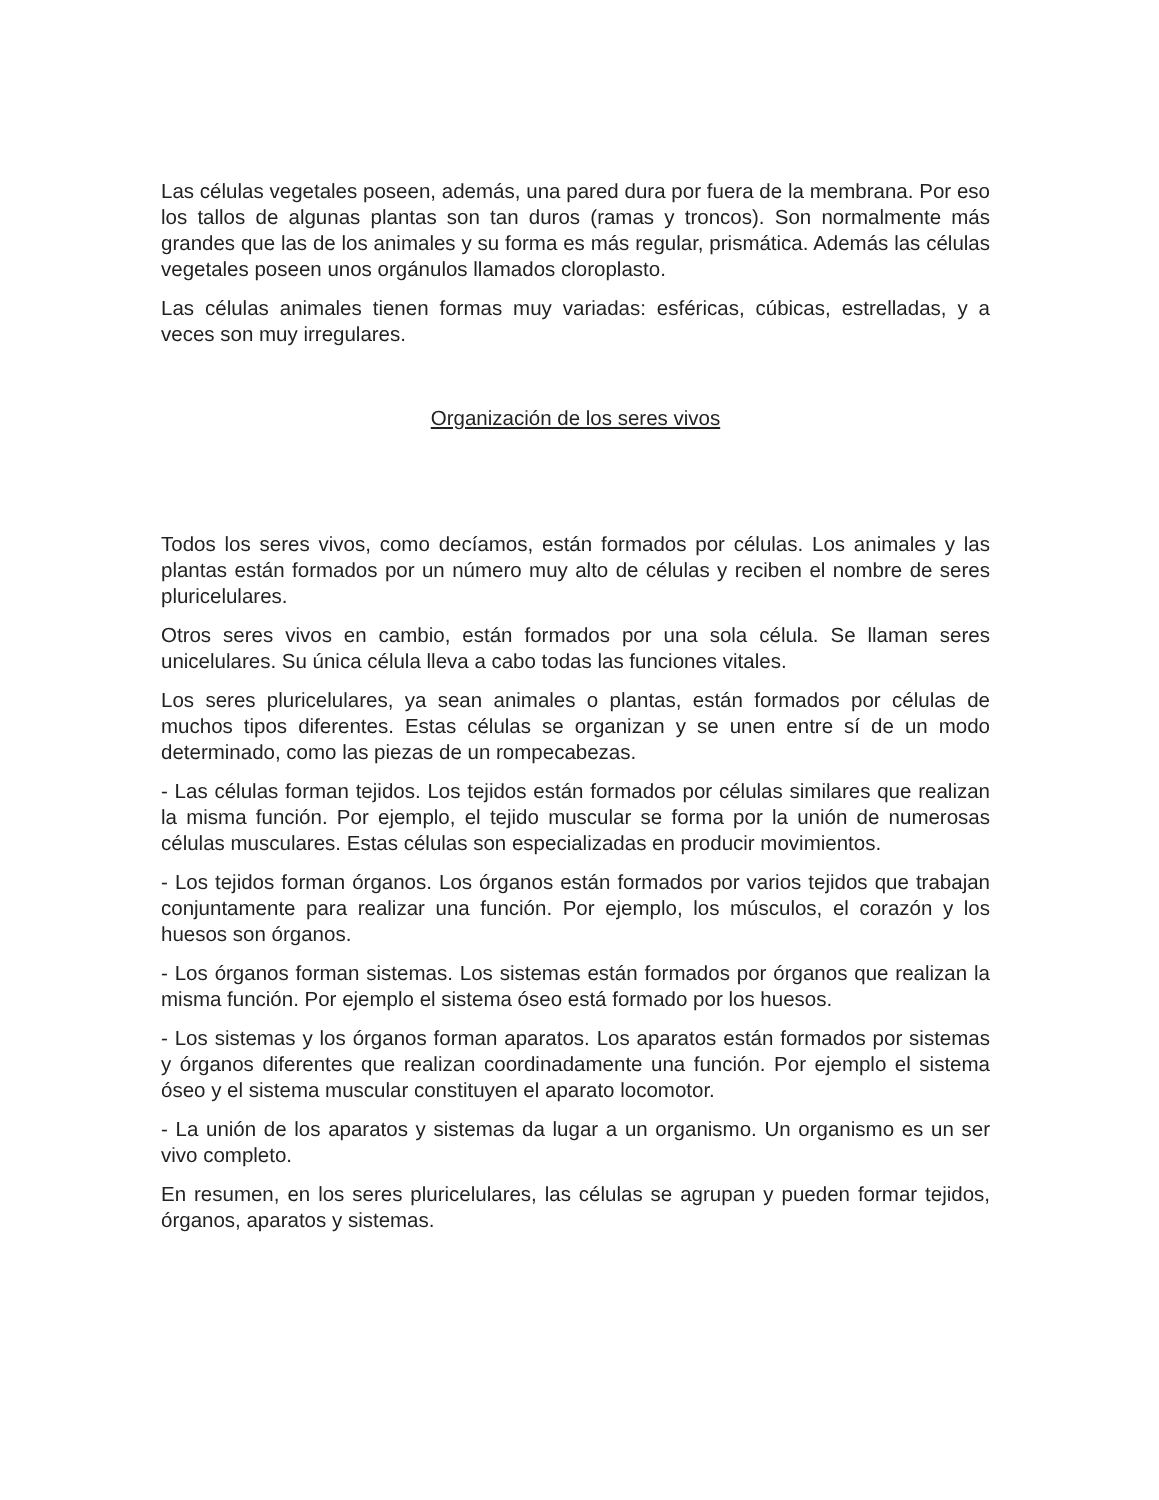Las células vegetales poseen, además, una pared dura por fuera de la membrana. Por eso los tallos de algunas plantas son tan duros (ramas y troncos). Son normalmente más grandes que las de los animales y su forma es más regular, prismática. Además las células vegetales poseen unos orgánulos llamados cloroplasto.
Las células animales tienen formas muy variadas: esféricas, cúbicas, estrelladas, y a veces son muy irregulares.
Organización de los seres vivos
Todos los seres vivos, como decíamos, están formados por células. Los animales y las plantas están formados por un número muy alto de células y reciben el nombre de seres pluricelulares.
Otros seres vivos en cambio, están formados por una sola célula. Se llaman seres unicelulares. Su única célula lleva a cabo todas las funciones vitales.
Los seres pluricelulares, ya sean animales o plantas, están formados por células de muchos tipos diferentes. Estas células se organizan y se unen entre sí de un modo determinado, como las piezas de un rompecabezas.
- Las células forman tejidos. Los tejidos están formados por células similares que realizan la misma función. Por ejemplo, el tejido muscular se forma por la unión de numerosas células musculares. Estas células son especializadas en producir movimientos.
- Los tejidos forman órganos. Los órganos están formados por varios tejidos que trabajan conjuntamente para realizar una función. Por ejemplo, los músculos, el corazón y los huesos son órganos.
- Los órganos forman sistemas. Los sistemas están formados por órganos que realizan la misma función. Por ejemplo el sistema óseo está formado por los huesos.
- Los sistemas y los órganos forman aparatos. Los aparatos están formados por sistemas y órganos diferentes que realizan coordinadamente una función. Por ejemplo el sistema óseo y el sistema muscular constituyen el aparato locomotor.
- La unión de los aparatos y sistemas da lugar a un organismo. Un organismo es un ser vivo completo.
En resumen, en los seres pluricelulares, las células se agrupan y pueden formar tejidos, órganos, aparatos y sistemas.